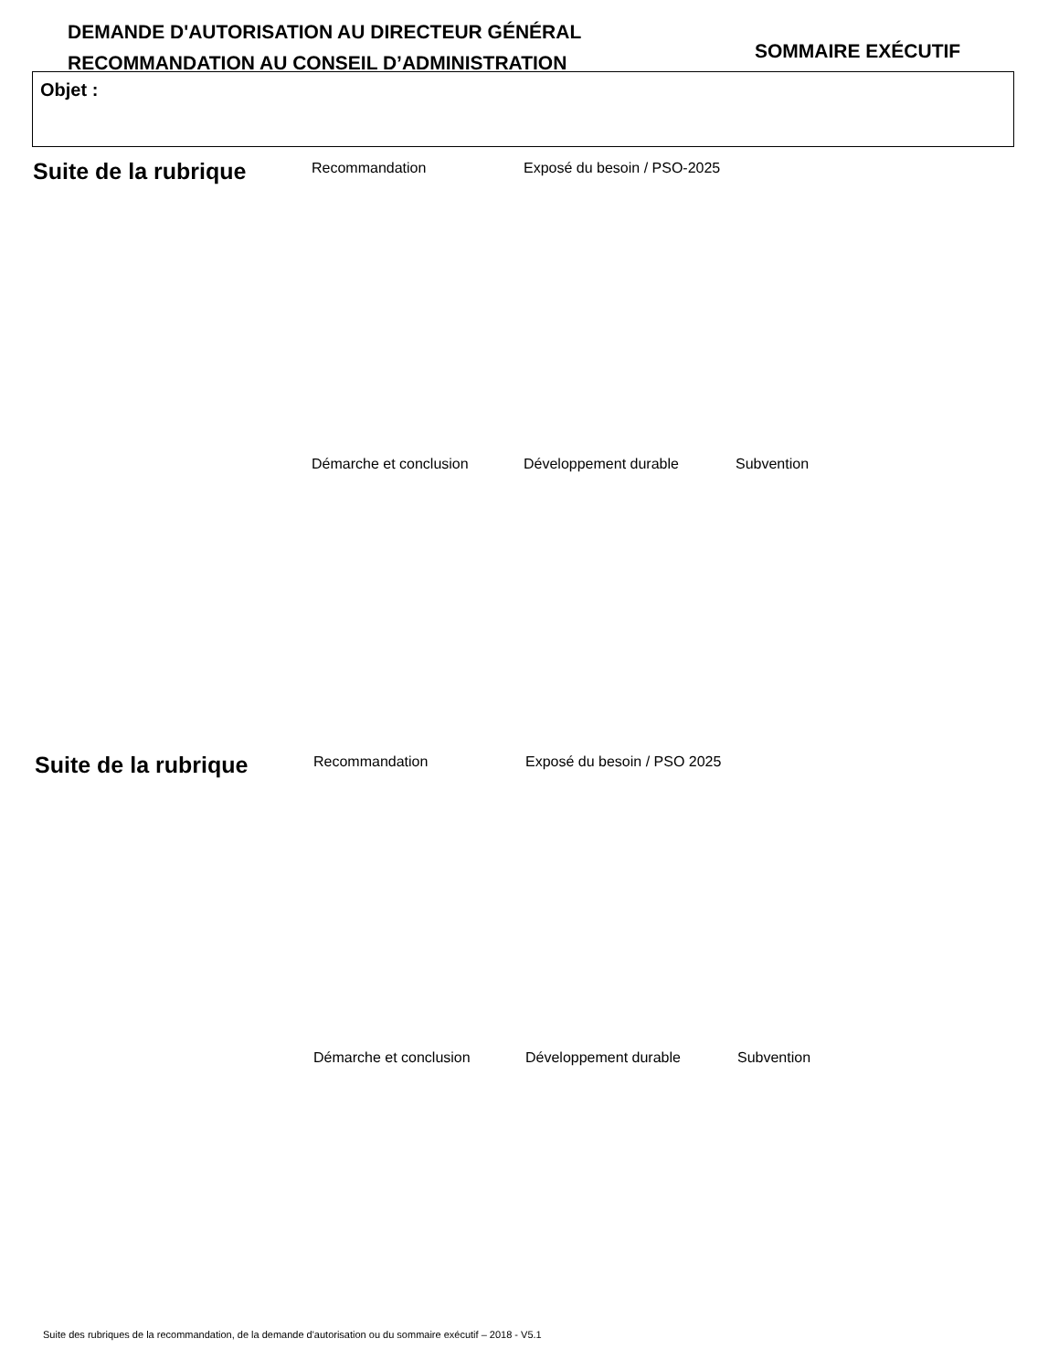DEMANDE D'AUTORISATION AU DIRECTEUR GÉNÉRAL
RECOMMANDATION AU CONSEIL D’ADMINISTRATION
SOMMAIRE EXÉCUTIF
Objet :
Suite de la rubrique
Recommandation
Exposé du besoin / PSO-2025
Démarche et conclusion
Développement durable
Subvention
Suite de la rubrique
Recommandation
Exposé du besoin / PSO 2025
Démarche et conclusion
Développement durable
Subvention
Suite des rubriques de la recommandation, de la demande d'autorisation ou du sommaire exécutif – 2018 - V5.1